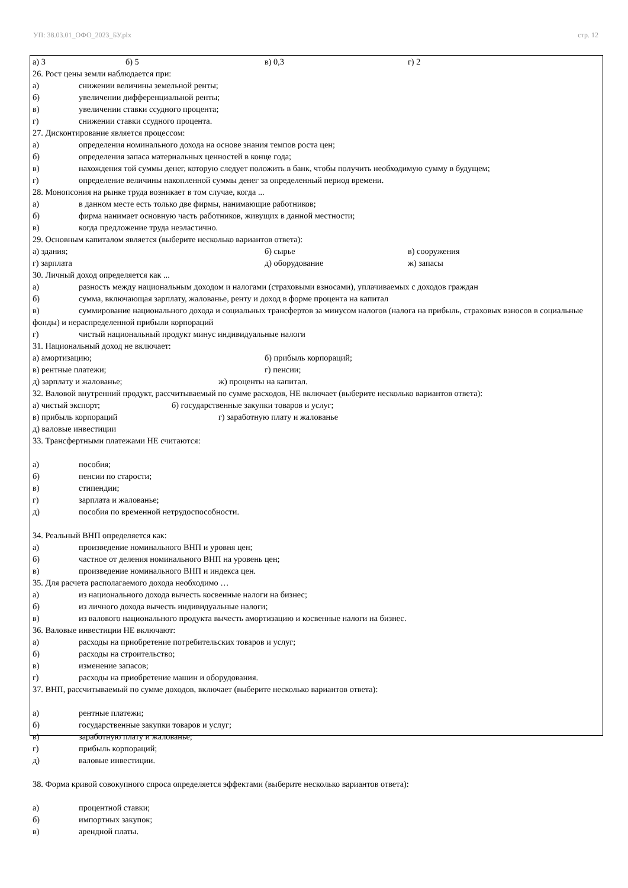УП: 38.03.01_ОФО_2023_БУ.plx стр. 12
а) 3 б) 5 в) 0,3 г) 2
26. Рост цены земли наблюдается при:
а) снижении величины земельной ренты;
б) увеличении дифференциальной ренты;
в) увеличении ставки ссудного процента;
г) снижении ставки ссудного процента.
27. Дисконтирование является процессом:
а) определения номинального дохода на основе знания темпов роста цен;
б) определения запаса материальных ценностей в конце года;
в) нахождения той суммы денег, которую следует положить в банк, чтобы получить необходимую сумму в будущем;
г) определение величины накопленной суммы денег за определенный период времени.
28. Монопсония на рынке труда возникает в том случае, когда ...
а) в данном месте есть только две фирмы, нанимающие работников;
б) фирма нанимает основную часть работников, живущих в данной местности;
в) когда предложение труда неэластично.
29. Основным капиталом является (выберите несколько вариантов ответа):
а) здания; б) сырье в) сооружения
г) зарплата д) оборудование ж) запасы
30. Личный доход определяется как ...
а) разность между национальным доходом и налогами (страховыми взносами), уплачиваемых с доходов граждан
б) сумма, включающая зарплату, жалованье, ренту и доход в форме процента на капитал
в) суммирование национального дохода и социальных трансфертов за минусом налогов (налога на прибыль, страховых взносов в социальные фонды) и нераспределенной прибыли корпораций
г) чистый национальный продукт минус индивидуальные налоги
31. Национальный доход не включает:
а) амортизацию; б) прибыль корпораций;
в) рентные платежи; г) пенсии;
д) зарплату и жалованье; ж) проценты на капитал.
32. Валовой внутренний продукт, рассчитываемый по сумме расходов, НЕ включает (выберите несколько вариантов ответа):
а) чистый экспорт; б) государственные закупки товаров и услуг;
в) прибыль корпораций г) заработную плату и жалованье
д) валовые инвестиции
33. Трансфертными платежами НЕ считаются:
а) пособия;
б) пенсии по старости;
в) стипендии;
г) зарплата и жалованье;
д) пособия по временной нетрудоспособности.
34. Реальный ВНП определяется как:
а) произведение номинального ВНП и уровня цен;
б) частное от деления номинального ВНП на уровень цен;
в) произведение номинального ВНП и индекса цен.
35. Для расчета располагаемого дохода необходимо …
а) из национального дохода вычесть косвенные налоги на бизнес;
б) из личного дохода вычесть индивидуальные налоги;
в) из валового национального продукта вычесть амортизацию и косвенные налоги на бизнес.
36. Валовые инвестиции НЕ включают:
а) расходы на приобретение потребительских товаров и услуг;
б) расходы на строительство;
в) изменение запасов;
г) расходы на приобретение машин и оборудования.
37. ВНП, рассчитываемый по сумме доходов, включает (выберите несколько вариантов ответа):
а) рентные платежи;
б) государственные закупки товаров и услуг;
в) заработную плату и жалованье;
г) прибыль корпораций;
д) валовые инвестиции.
38. Форма кривой совокупного спроса определяется эффектами (выберите несколько вариантов ответа):
а) процентной ставки;
б) импортных закупок;
в) арендной платы.